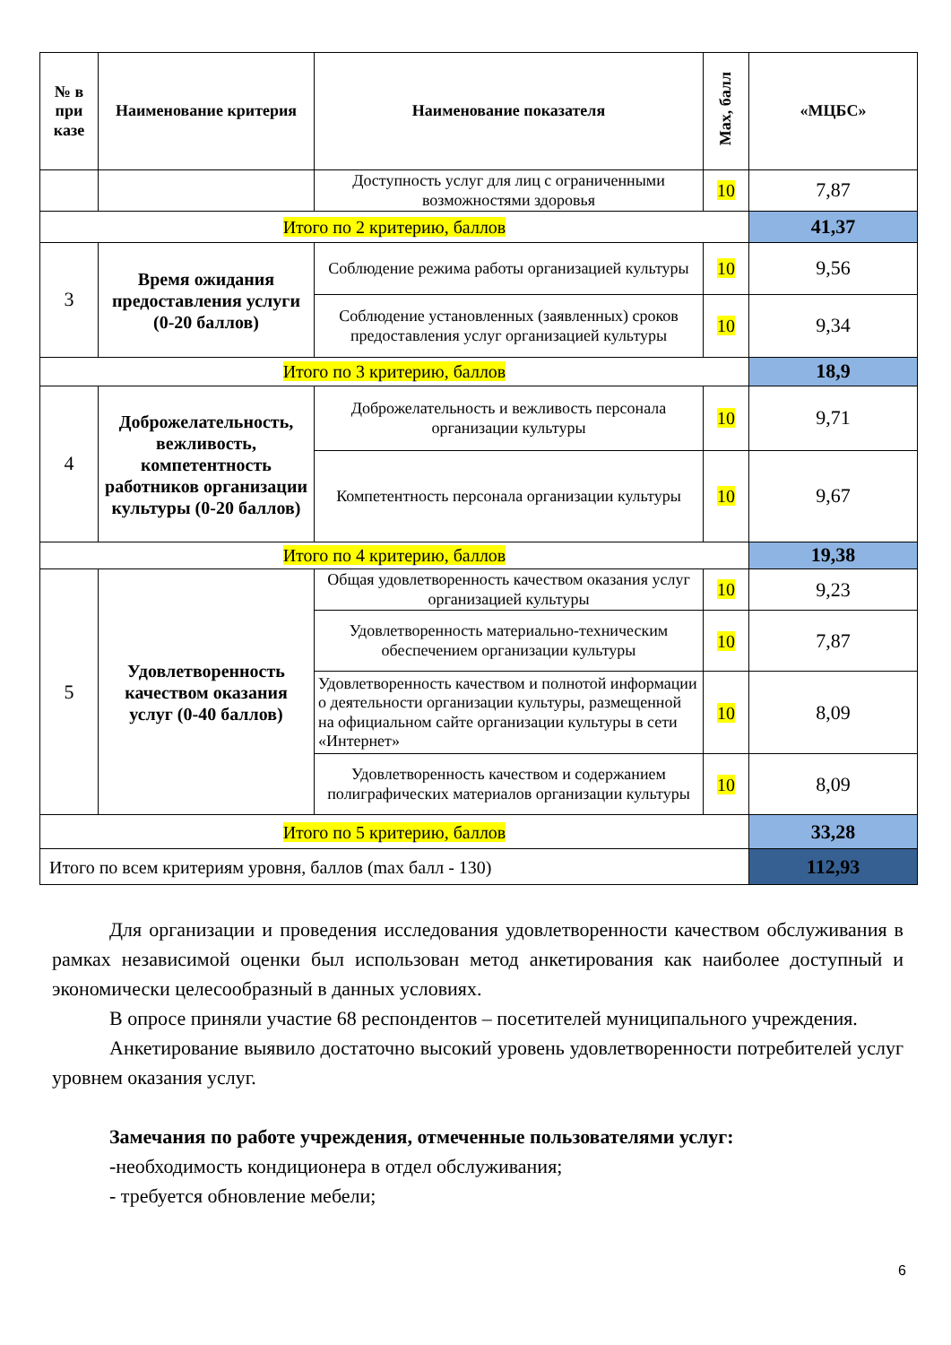| № в при казе | Наименование критерия | Наименование показателя | Max, балл | «МЦБС» |
| --- | --- | --- | --- | --- |
| | | Доступность услуг для лиц с ограниченными возможностями здоровья | 10 | 7,87 |
| Итого по 2 критерию, баллов | | | | 41,37 |
| 3 | Время ожидания предоставления услуги (0-20 баллов) | Соблюдение режима работы организацией культуры | 10 | 9,56 |
| | | Соблюдение установленных (заявленных) сроков предоставления услуг организацией культуры | 10 | 9,34 |
| Итого по 3 критерию, баллов | | | | 18,9 |
| 4 | Доброжелательность, вежливость, компетентность работников организации культуры (0-20 баллов) | Доброжелательность и вежливость персонала организации культуры | 10 | 9,71 |
| | | Компетентность персонала организации культуры | 10 | 9,67 |
| Итого по 4 критерию, баллов | | | | 19,38 |
| 5 | Удовлетворенность качеством оказания услуг (0-40 баллов) | Общая удовлетворенность качеством оказания услуг организацией культуры | 10 | 9,23 |
| | | Удовлетворенность материально-техническим обеспечением организации культуры | 10 | 7,87 |
| | | Удовлетворенность качеством и полнотой информации о деятельности организации культуры, размещенной на официальном сайте организации культуры в сети «Интернет» | 10 | 8,09 |
| | | Удовлетворенность качеством и содержанием полиграфических материалов организации культуры | 10 | 8,09 |
| Итого по 5 критерию, баллов | | | | 33,28 |
| Итого по всем критериям уровня, баллов (max балл - 130) | | | | 112,93 |
Для организации и проведения исследования удовлетворенности качеством обслуживания в рамках независимой оценки был использован метод анкетирования как наиболее доступный и экономически целесообразный в данных условиях.
В опросе приняли участие 68 респондентов – посетителей муниципального учреждения.
Анкетирование выявило достаточно высокий уровень удовлетворенности потребителей услуг уровнем оказания услуг.
Замечания по работе учреждения, отмеченные пользователями услуг:
-необходимость кондиционера в отдел обслуживания;
- требуется обновление мебели;
6